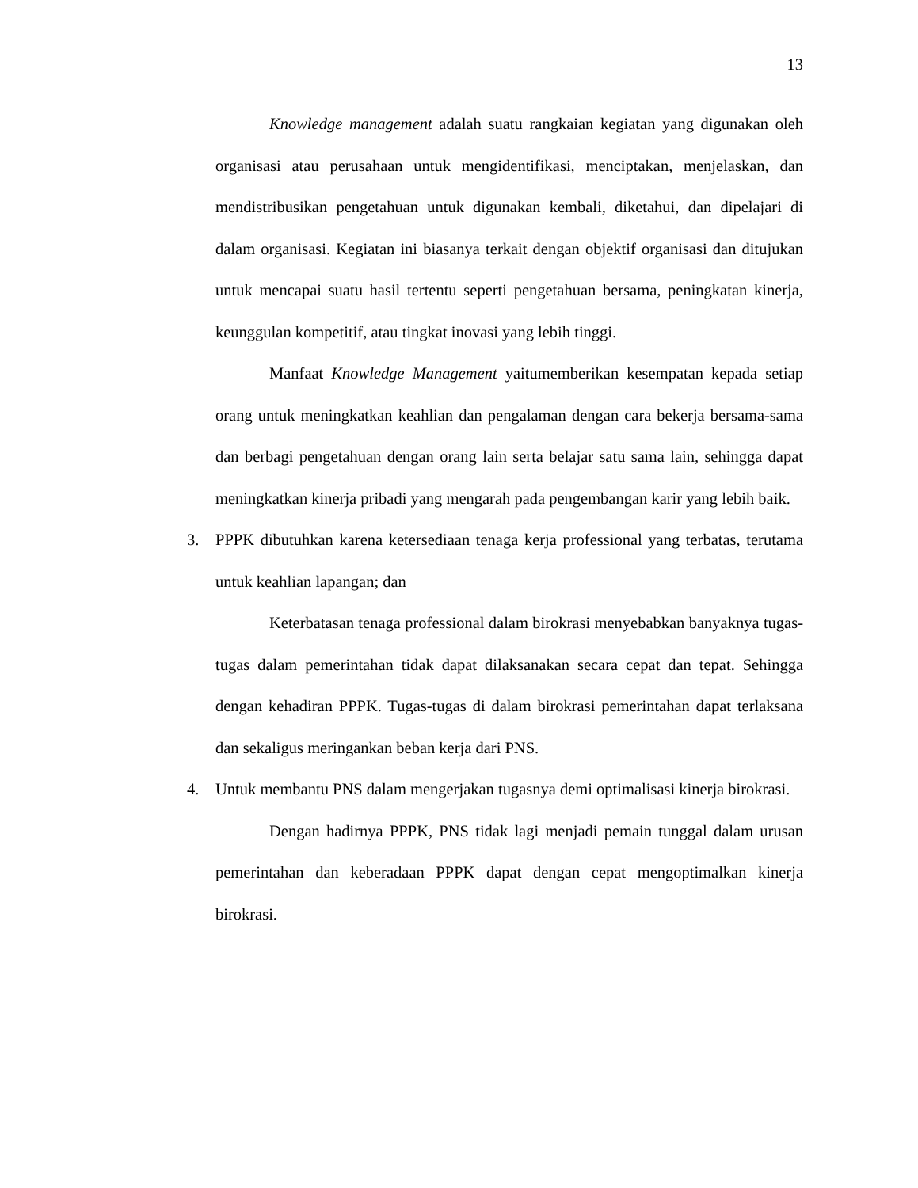13
Knowledge management adalah suatu rangkaian kegiatan yang digunakan oleh organisasi atau perusahaan untuk mengidentifikasi, menciptakan, menjelaskan, dan mendistribusikan pengetahuan untuk digunakan kembali, diketahui, dan dipelajari di dalam organisasi. Kegiatan ini biasanya terkait dengan objektif organisasi dan ditujukan untuk mencapai suatu hasil tertentu seperti pengetahuan bersama, peningkatan kinerja, keunggulan kompetitif, atau tingkat inovasi yang lebih tinggi.
Manfaat Knowledge Management yaitumemberikan kesempatan kepada setiap orang untuk meningkatkan keahlian dan pengalaman dengan cara bekerja bersama-sama dan berbagi pengetahuan dengan orang lain serta belajar satu sama lain, sehingga dapat meningkatkan kinerja pribadi yang mengarah pada pengembangan karir yang lebih baik.
3. PPPK dibutuhkan karena ketersediaan tenaga kerja professional yang terbatas, terutama untuk keahlian lapangan; dan
Keterbatasan tenaga professional dalam birokrasi menyebabkan banyaknya tugas-tugas dalam pemerintahan tidak dapat dilaksanakan secara cepat dan tepat. Sehingga dengan kehadiran PPPK. Tugas-tugas di dalam birokrasi pemerintahan dapat terlaksana dan sekaligus meringankan beban kerja dari PNS.
4. Untuk membantu PNS dalam mengerjakan tugasnya demi optimalisasi kinerja birokrasi.
Dengan hadirnya PPPK, PNS tidak lagi menjadi pemain tunggal dalam urusan pemerintahan dan keberadaan PPPK dapat dengan cepat mengoptimalkan kinerja birokrasi.